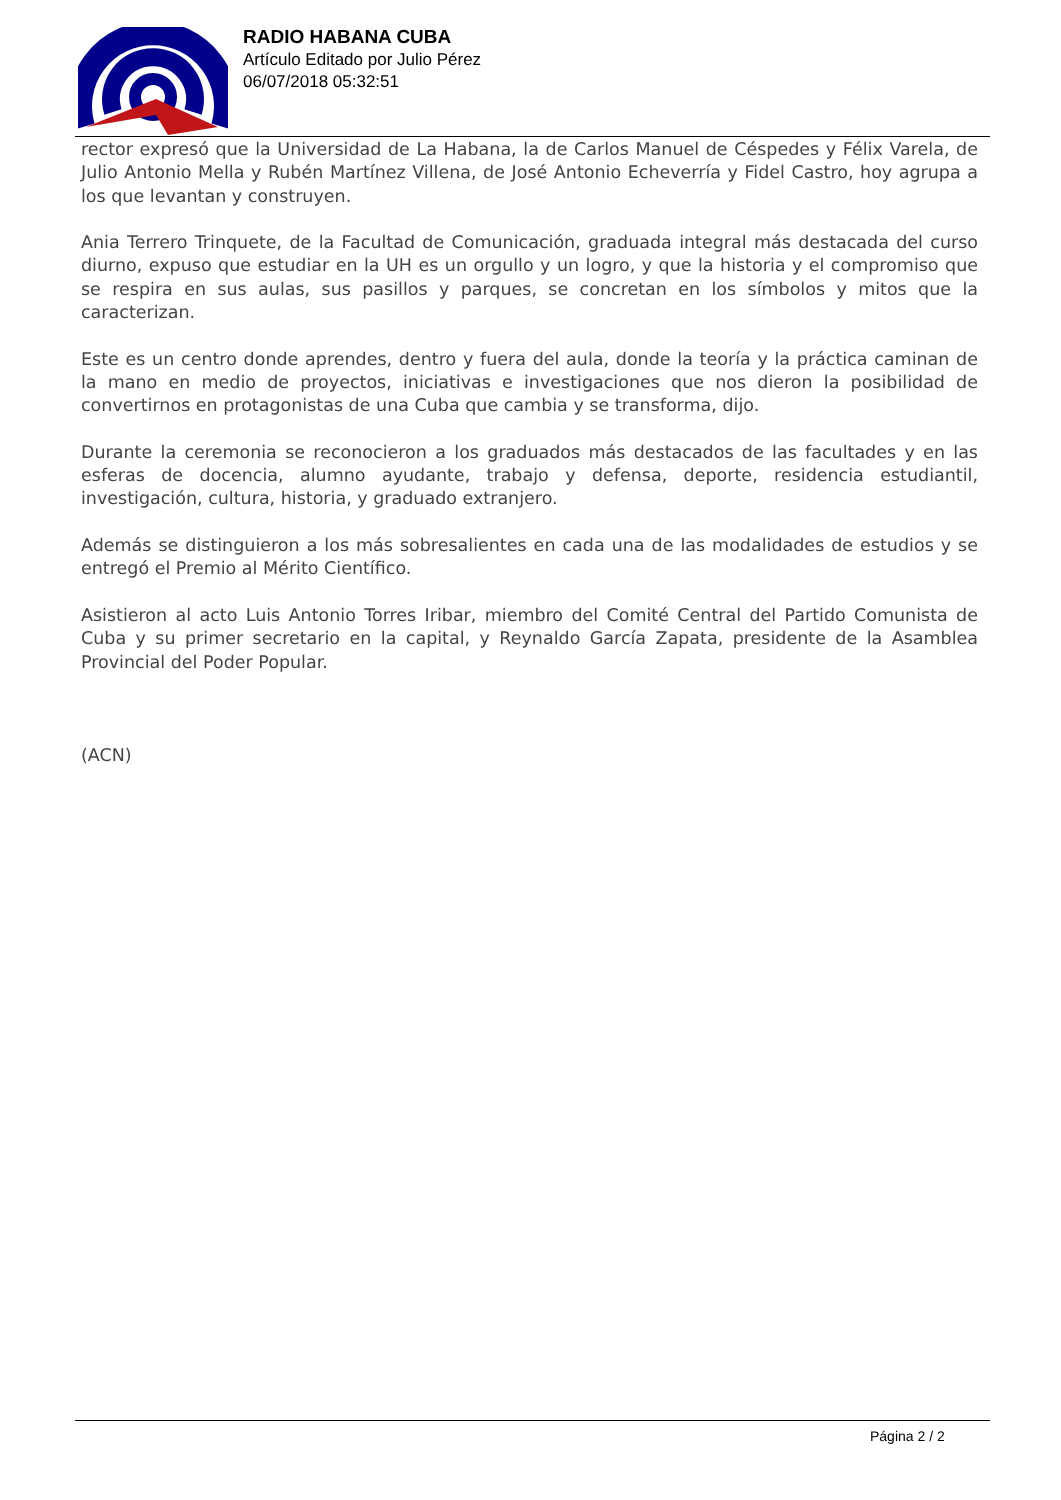RADIO HABANA CUBA
Artículo Editado por Julio Pérez
06/07/2018 05:32:51
rector expresó que la Universidad de La Habana, la de Carlos Manuel de Céspedes y Félix Varela, de Julio Antonio Mella y Rubén Martínez Villena, de José Antonio Echeverría y Fidel Castro, hoy agrupa a los que levantan y construyen.
Ania Terrero Trinquete, de la Facultad de Comunicación, graduada integral más destacada del curso diurno, expuso que estudiar en la UH es un orgullo y un logro, y que la historia y el compromiso que se respira en sus aulas, sus pasillos y parques, se concretan en los símbolos y mitos que la caracterizan.
Este es un centro donde aprendes, dentro y fuera del aula, donde la teoría y la práctica caminan de la mano en medio de proyectos, iniciativas e investigaciones que nos dieron la posibilidad de convertirnos en protagonistas de una Cuba que cambia y se transforma, dijo.
Durante la ceremonia se reconocieron a los graduados más destacados de las facultades y en las esferas de docencia, alumno ayudante, trabajo y defensa, deporte, residencia estudiantil, investigación, cultura, historia, y graduado extranjero.
Además se distinguieron a los más sobresalientes en cada una de las modalidades de estudios y se entregó el Premio al Mérito Científico.
Asistieron al acto Luis Antonio Torres Iribar, miembro del Comité Central del Partido Comunista de Cuba y su primer secretario en la capital, y Reynaldo García Zapata, presidente de la Asamblea Provincial del Poder Popular.
(ACN)
Página 2 / 2